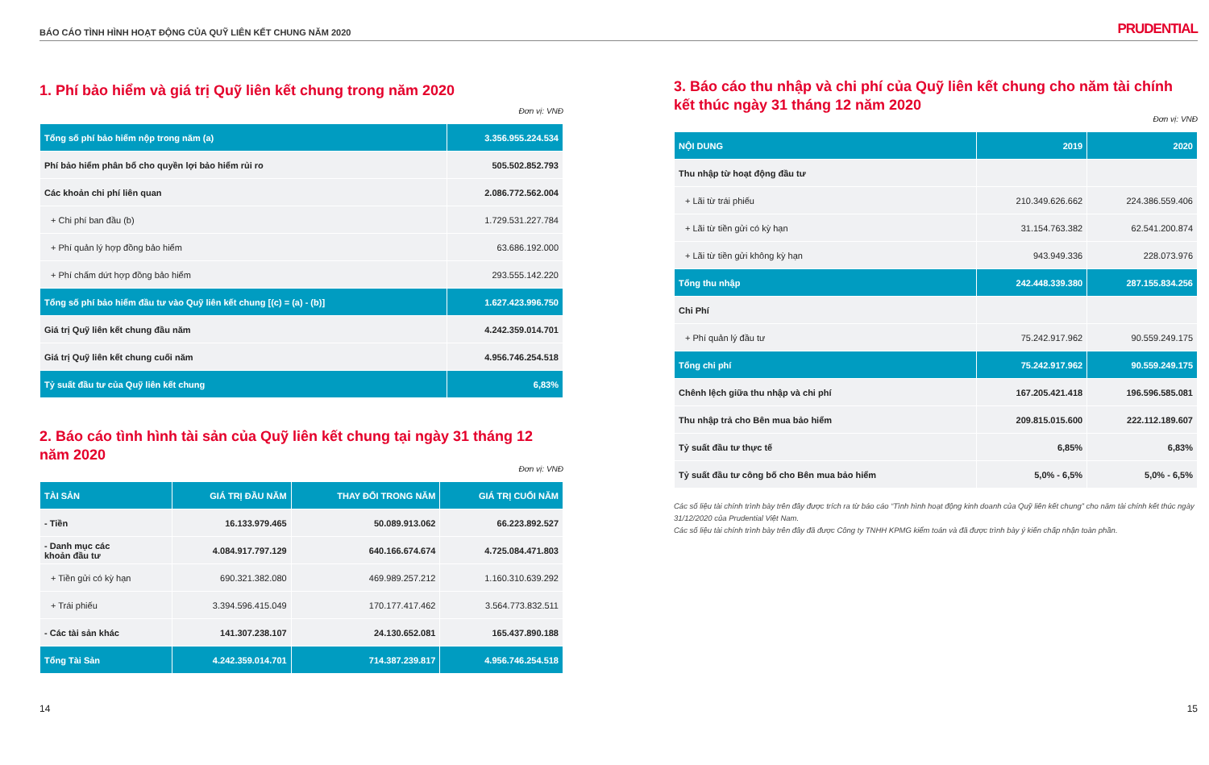BÁO CÁO TÌNH HÌNH HOẠT ĐỘNG CỦA QUỸ LIÊN KẾT CHUNG NĂM 2020 PRUDENTIAL
1. Phí bảo hiểm và giá trị Quỹ liên kết chung trong năm 2020
Đơn vị: VNĐ
| Tổng số phí bảo hiểm nộp trong năm (a) | 3.356.955.224.534 |
| Phí bảo hiểm phân bổ cho quyền lợi bảo hiểm rủi ro | 505.502.852.793 |
| Các khoản chi phí liên quan | 2.086.772.562.004 |
| + Chi phí ban đầu (b) | 1.729.531.227.784 |
| + Phí quản lý hợp đồng bảo hiểm | 63.686.192.000 |
| + Phí chấm dứt hợp đồng bảo hiểm | 293.555.142.220 |
| Tổng số phí bảo hiểm đầu tư vào Quỹ liên kết chung [(c) = (a) - (b)] | 1.627.423.996.750 |
| Giá trị Quỹ liên kết chung đầu năm | 4.242.359.014.701 |
| Giá trị Quỹ liên kết chung cuối năm | 4.956.746.254.518 |
| Tỷ suất đầu tư của Quỹ liên kết chung | 6,83% |
2. Báo cáo tình hình tài sản của Quỹ liên kết chung tại ngày 31 tháng 12 năm 2020
Đơn vị: VNĐ
| TÀI SẢN | GIÁ TRỊ ĐẦU NĂM | THAY ĐỔI TRONG NĂM | GIÁ TRỊ CUỐI NĂM |
| --- | --- | --- | --- |
| - Tiền | 16.133.979.465 | 50.089.913.062 | 66.223.892.527 |
| - Danh mục các khoản đầu tư | 4.084.917.797.129 | 640.166.674.674 | 4.725.084.471.803 |
| + Tiền gửi có kỳ hạn | 690.321.382.080 | 469.989.257.212 | 1.160.310.639.292 |
| + Trái phiếu | 3.394.596.415.049 | 170.177.417.462 | 3.564.773.832.511 |
| - Các tài sản khác | 141.307.238.107 | 24.130.652.081 | 165.437.890.188 |
| Tổng Tài Sản | 4.242.359.014.701 | 714.387.239.817 | 4.956.746.254.518 |
3. Báo cáo thu nhập và chi phí của Quỹ liên kết chung cho năm tài chính kết thúc ngày 31 tháng 12 năm 2020
Đơn vị: VNĐ
| NỘI DUNG | 2019 | 2020 |
| --- | --- | --- |
| Thu nhập từ hoạt động đầu tư | | |
| + Lãi từ trái phiếu | 210.349.626.662 | 224.386.559.406 |
| + Lãi từ tiền gửi có kỳ hạn | 31.154.763.382 | 62.541.200.874 |
| + Lãi từ tiền gửi không kỳ hạn | 943.949.336 | 228.073.976 |
| Tổng thu nhập | 242.448.339.380 | 287.155.834.256 |
| Chi Phí | | |
| + Phí quản lý đầu tư | 75.242.917.962 | 90.559.249.175 |
| Tổng chi phí | 75.242.917.962 | 90.559.249.175 |
| Chênh lệch giữa thu nhập và chi phí | 167.205.421.418 | 196.596.585.081 |
| Thu nhập trả cho Bên mua bảo hiểm | 209.815.015.600 | 222.112.189.607 |
| Tỷ suất đầu tư thực tế | 6,85% | 6,83% |
| Tỷ suất đầu tư công bố cho Bên mua bảo hiểm | 5,0% - 6,5% | 5,0% - 6,5% |
Các số liệu tài chính trình bày trên đây được trích ra từ báo cáo “Tình hình hoạt động kinh doanh của Quỹ liên kết chung” cho năm tài chính kết thúc ngày 31/12/2020 của Prudential Việt Nam.
Các số liệu tài chính trình bày trên đây đã được Công ty TNHH KPMG kiểm toán và đã được trình bày ý kiến chấp nhận toàn phần.
14 15